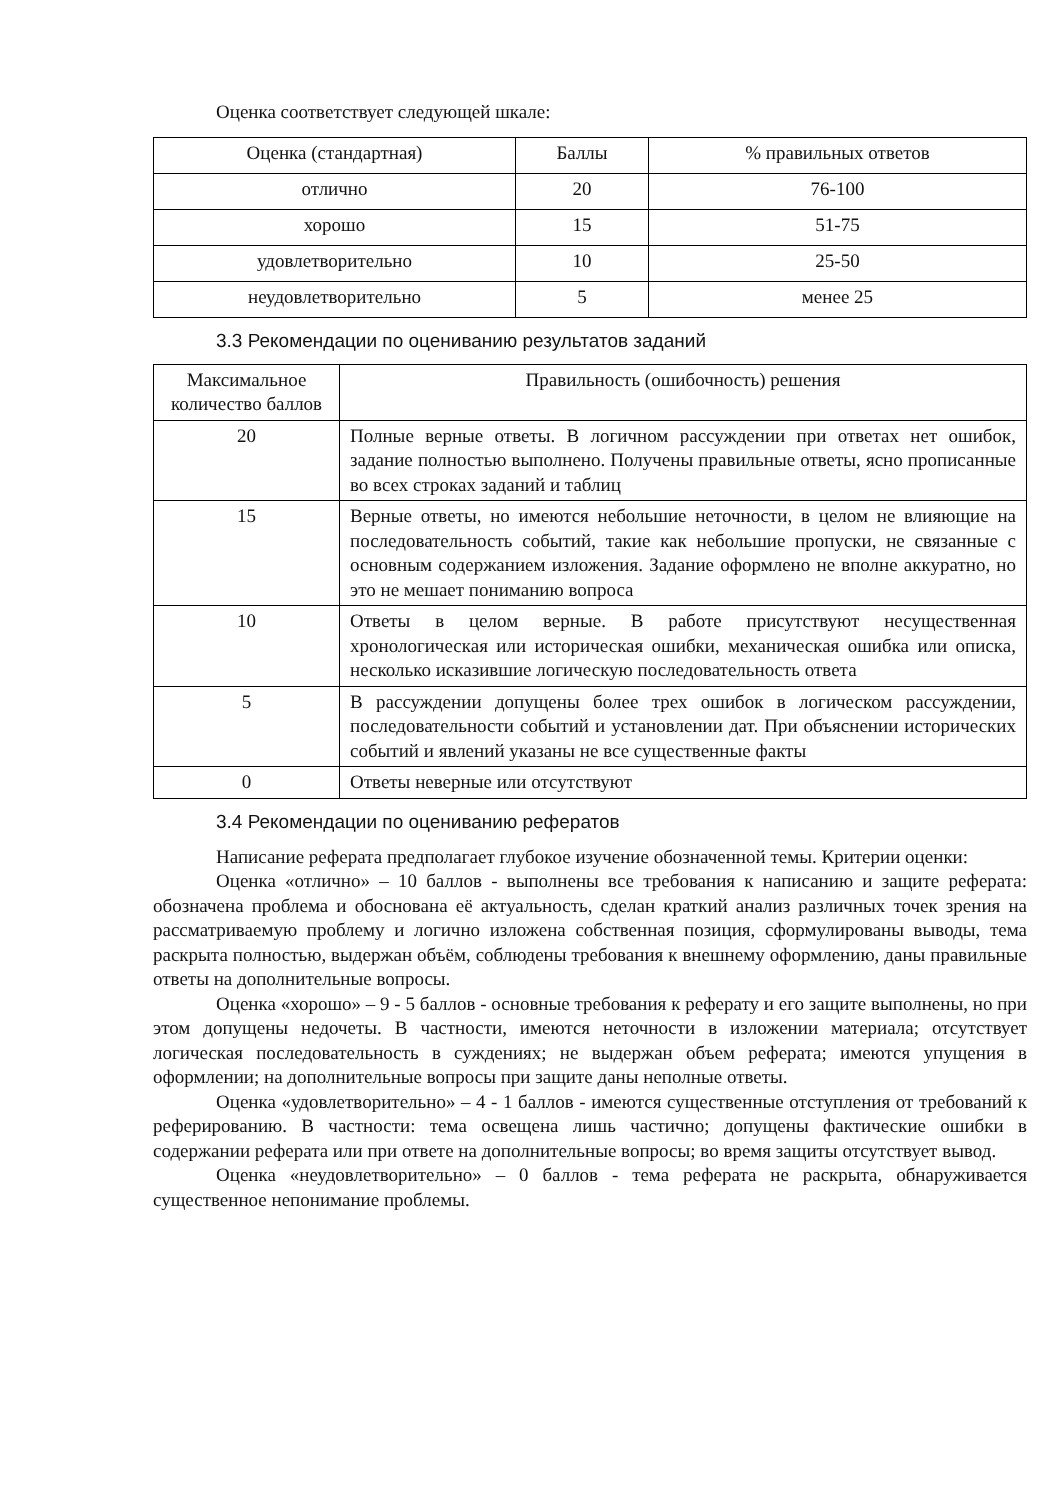Оценка соответствует следующей шкале:
| Оценка (стандартная) | Баллы | % правильных ответов |
| отлично | 20 | 76-100 |
| хорошо | 15 | 51-75 |
| удовлетворительно | 10 | 25-50 |
| неудовлетворительно | 5 | менее 25 |
3.3 Рекомендации по оцениванию результатов заданий
| Максимальное количество баллов | Правильность (ошибочность) решения |
| 20 | Полные верные ответы. В логичном рассуждении при ответах нет ошибок, задание полностью выполнено. Получены правильные ответы, ясно прописанные во всех строках заданий и таблиц |
| 15 | Верные ответы, но имеются небольшие неточности, в целом не влияющие на последовательность событий, такие как небольшие пропуски, не связанные с основным содержанием изложения. Задание оформлено не вполне аккуратно, но это не мешает пониманию вопроса |
| 10 | Ответы в целом верные. В работе присутствуют несущественная хронологическая или историческая ошибки, механическая ошибка или описка, несколько исказившие логическую последовательность ответа |
| 5 | В рассуждении допущены более трех ошибок в логическом рассуждении, последовательности событий и установлении дат. При объяснении исторических событий и явлений указаны не все существенные факты |
| 0 | Ответы неверные или отсутствуют |
3.4 Рекомендации по оцениванию рефератов
Написание реферата предполагает глубокое изучение обозначенной темы. Критерии оценки:
Оценка «отлично» – 10 баллов - выполнены все требования к написанию и защите реферата: обозначена проблема и обоснована её актуальность, сделан краткий анализ различных точек зрения на рассматриваемую проблему и логично изложена собственная позиция, сформулированы выводы, тема раскрыта полностью, выдержан объём, соблюдены требования к внешнему оформлению, даны правильные ответы на дополнительные вопросы.
Оценка «хорошо» – 9 - 5 баллов - основные требования к реферату и его защите выполнены, но при этом допущены недочеты. В частности, имеются неточности в изложении материала; отсутствует логическая последовательность в суждениях; не выдержан объем реферата; имеются упущения в оформлении; на дополнительные вопросы при защите даны неполные ответы.
Оценка «удовлетворительно» – 4 - 1 баллов - имеются существенные отступления от требований к реферированию. В частности: тема освещена лишь частично; допущены фактические ошибки в содержании реферата или при ответе на дополнительные вопросы; во время защиты отсутствует вывод.
Оценка «неудовлетворительно» – 0 баллов - тема реферата не раскрыта, обнаруживается существенное непонимание проблемы.